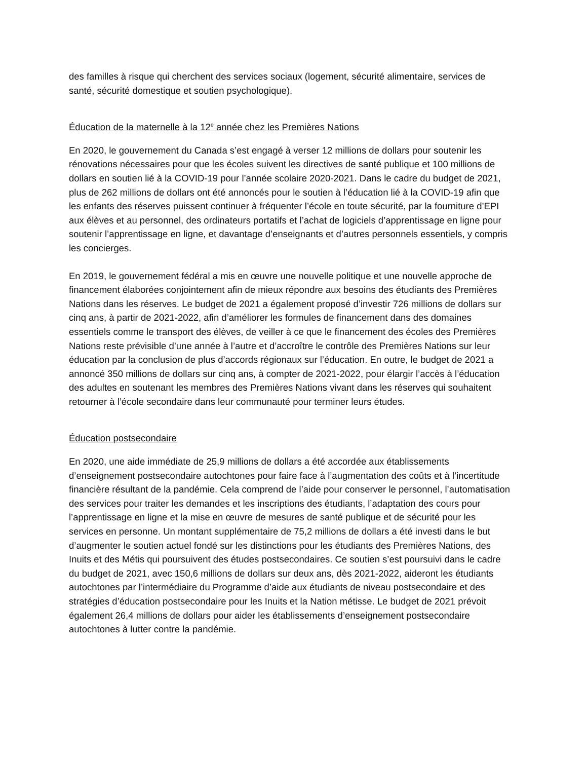des familles à risque qui cherchent des services sociaux (logement, sécurité alimentaire, services de santé, sécurité domestique et soutien psychologique).
Éducation de la maternelle à la 12<sup>e</sup> année chez les Premières Nations
En 2020, le gouvernement du Canada s’est engagé à verser 12 millions de dollars pour soutenir les rénovations nécessaires pour que les écoles suivent les directives de santé publique et 100 millions de dollars en soutien lié à la COVID-19 pour l’année scolaire 2020-2021. Dans le cadre du budget de 2021, plus de 262 millions de dollars ont été annoncés pour le soutien à l’éducation lié à la COVID-19 afin que les enfants des réserves puissent continuer à fréquenter l’école en toute sécurité, par la fourniture d’EPI aux élèves et au personnel, des ordinateurs portatifs et l’achat de logiciels d’apprentissage en ligne pour soutenir l’apprentissage en ligne, et davantage d’enseignants et d’autres personnels essentiels, y compris les concierges.
En 2019, le gouvernement fédéral a mis en œuvre une nouvelle politique et une nouvelle approche de financement élaborées conjointement afin de mieux répondre aux besoins des étudiants des Premières Nations dans les réserves. Le budget de 2021 a également proposé d’investir 726 millions de dollars sur cinq ans, à partir de 2021-2022, afin d’améliorer les formules de financement dans des domaines essentiels comme le transport des élèves, de veiller à ce que le financement des écoles des Premières Nations reste prévisible d’une année à l’autre et d’accroître le contrôle des Premières Nations sur leur éducation par la conclusion de plus d’accords régionaux sur l’éducation. En outre, le budget de 2021 a annoncé 350 millions de dollars sur cinq ans, à compter de 2021-2022, pour élargir l’accès à l’éducation des adultes en soutenant les membres des Premières Nations vivant dans les réserves qui souhaitent retourner à l’école secondaire dans leur communauté pour terminer leurs études.
Éducation postsecondaire
En 2020, une aide immédiate de 25,9 millions de dollars a été accordée aux établissements d’enseignement postsecondaire autochtones pour faire face à l’augmentation des coûts et à l’incertitude financière résultant de la pandémie. Cela comprend de l’aide pour conserver le personnel, l’automatisation des services pour traiter les demandes et les inscriptions des étudiants, l’adaptation des cours pour l’apprentissage en ligne et la mise en œuvre de mesures de santé publique et de sécurité pour les services en personne. Un montant supplémentaire de 75,2 millions de dollars a été investi dans le but d’augmenter le soutien actuel fondé sur les distinctions pour les étudiants des Premières Nations, des Inuits et des Métis qui poursuivent des études postsecondaires. Ce soutien s’est poursuivi dans le cadre du budget de 2021, avec 150,6 millions de dollars sur deux ans, dès 2021-2022, aideront les étudiants autochtones par l’intermédiaire du Programme d’aide aux étudiants de niveau postsecondaire et des stratégies d’éducation postsecondaire pour les Inuits et la Nation métisse. Le budget de 2021 prévoit également 26,4 millions de dollars pour aider les établissements d’enseignement postsecondaire autochtones à lutter contre la pandémie.